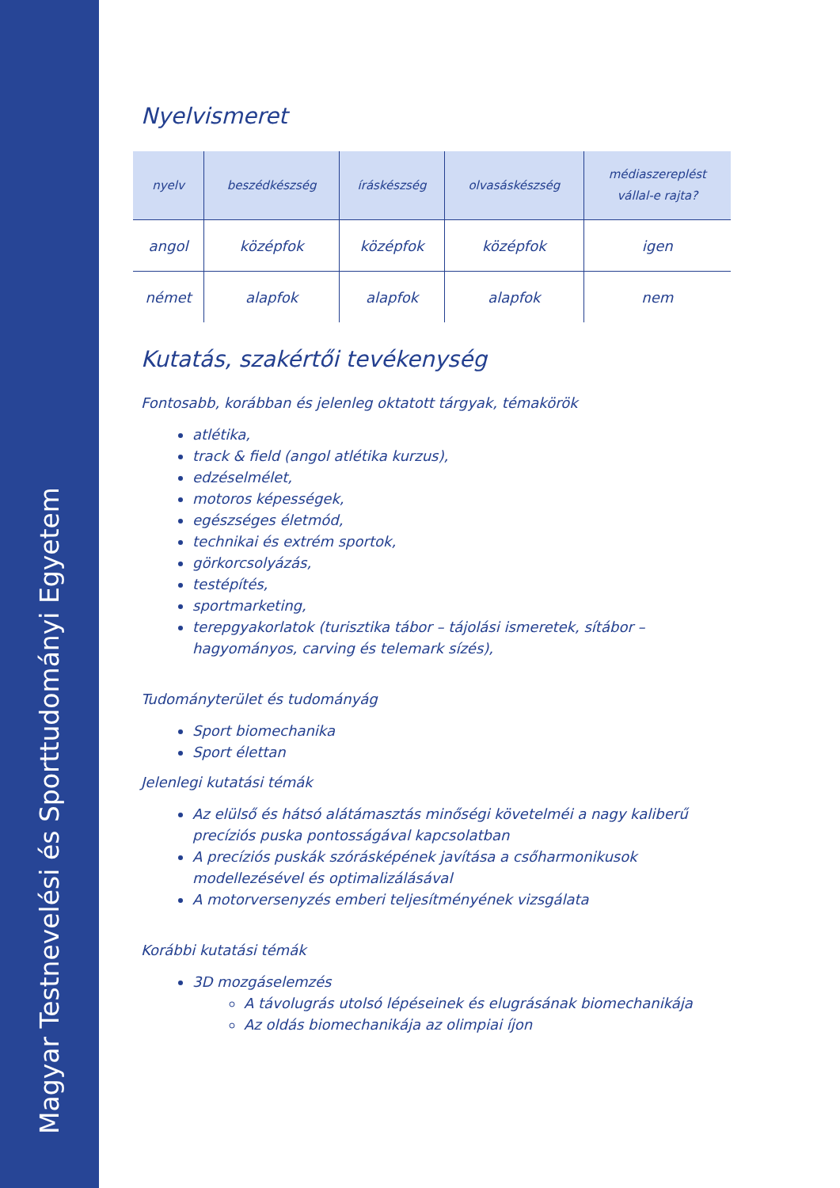Magyar Testnevelési és Sporttudományi Egyetem
Nyelvismeret
| nyelv | beszédkészség | íráskészség | olvasáskészség | médiaszereplést vállal-e rajta? |
| --- | --- | --- | --- | --- |
| angol | középfok | középfok | középfok | igen |
| német | alapfok | alapfok | alapfok | nem |
Kutatás, szakértői tevékenység
Fontosabb, korábban és jelenleg oktatott tárgyak, témakörök
atlétika,
track & field (angol atlétika kurzus),
edzéselmélet,
motoros képességek,
egészséges életmód,
technikai és extrém sportok,
görkorcsolyázás,
testépítés,
sportmarketing,
terepgyakorlatok (turisztika tábor – tájolási ismeretek, sítábor – hagyományos, carving és telemark sízés),
Tudományterület és tudományág
Sport biomechanika
Sport élettan
Jelenlegi kutatási témák
Az elülső és hátsó alátámasztás minőségi követelméi a nagy kaliberű precíziós puska pontosságával kapcsolatban
A precíziós puskák szórásképének javítása a csőharmonikusok modellezésével és optimalizálásával
A motorversenyzés emberi teljesítményének vizsgálata
Korábbi kutatási témák
3D mozgáselemzés
A távolugrás utolsó lépéseinek és elugrásának biomechanikája
Az oldás biomechanikája az olimpiai íjon